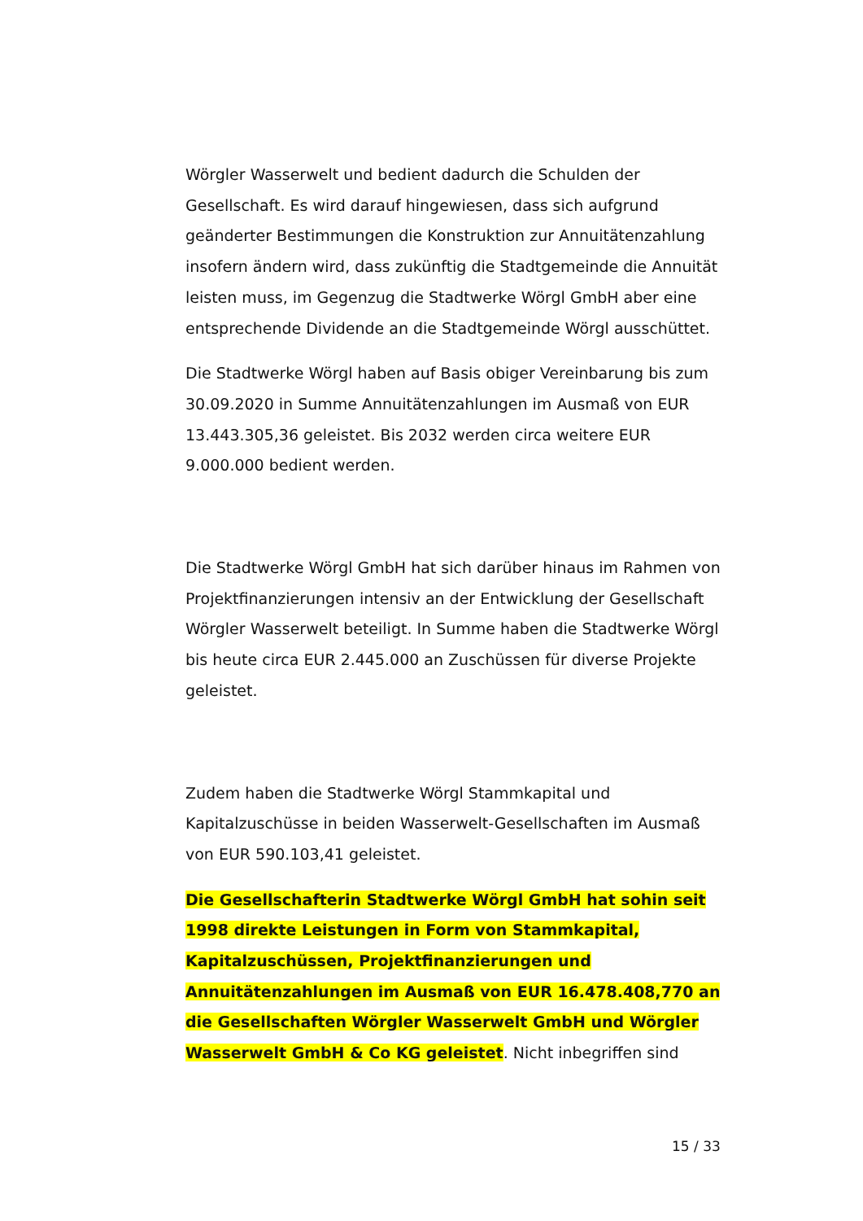Wörgler Wasserwelt und bedient dadurch die Schulden der Gesellschaft. Es wird darauf hingewiesen, dass sich aufgrund geänderter Bestimmungen die Konstruktion zur Annuitätenzahlung insofern ändern wird, dass zukünftig die Stadtgemeinde die Annuität leisten muss, im Gegenzug die Stadtwerke Wörgl GmbH aber eine entsprechende Dividende an die Stadtgemeinde Wörgl ausschüttet.
Die Stadtwerke Wörgl haben auf Basis obiger Vereinbarung bis zum 30.09.2020 in Summe Annuitätenzahlungen im Ausmaß von EUR 13.443.305,36 geleistet. Bis 2032 werden circa weitere EUR 9.000.000 bedient werden.
Die Stadtwerke Wörgl GmbH hat sich darüber hinaus im Rahmen von Projektfinanzierungen intensiv an der Entwicklung der Gesellschaft Wörgler Wasserwelt beteiligt. In Summe haben die Stadtwerke Wörgl bis heute circa EUR 2.445.000 an Zuschüssen für diverse Projekte geleistet.
Zudem haben die Stadtwerke Wörgl Stammkapital und Kapitalzuschüsse in beiden Wasserwelt-Gesellschaften im Ausmaß von EUR 590.103,41 geleistet.
Die Gesellschafterin Stadtwerke Wörgl GmbH hat sohin seit 1998 direkte Leistungen in Form von Stammkapital, Kapitalzuschüssen, Projektfinanzierungen und Annuitätenzahlungen im Ausmaß von EUR 16.478.408,770 an die Gesellschaften Wörgler Wasserwelt GmbH und Wörgler Wasserwelt GmbH & Co KG geleistet. Nicht inbegriffen sind
15 / 33